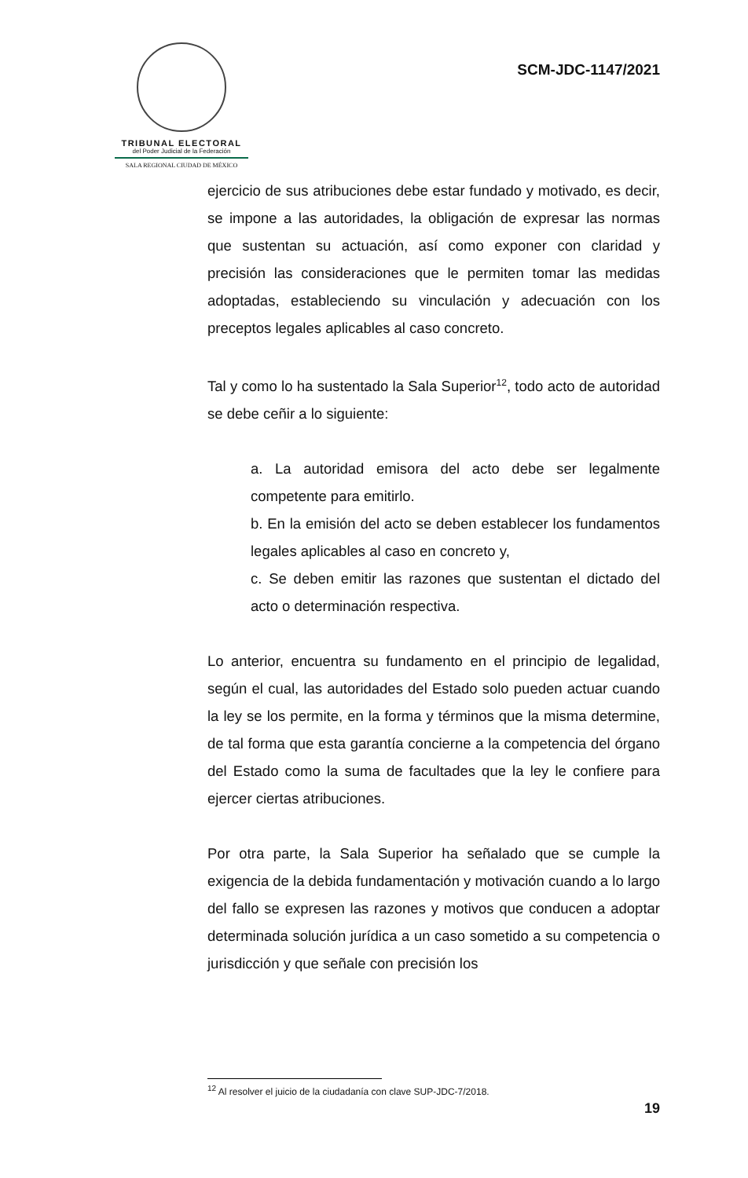TRIBUNAL ELECTORAL
del Poder Judicial de la Federación
SALA REGIONAL CIUDAD DE MÉXICO
SCM-JDC-1147/2021
ejercicio de sus atribuciones debe estar fundado y motivado, es decir, se impone a las autoridades, la obligación de expresar las normas que sustentan su actuación, así como exponer con claridad y precisión las consideraciones que le permiten tomar las medidas adoptadas, estableciendo su vinculación y adecuación con los preceptos legales aplicables al caso concreto.
Tal y como lo ha sustentado la Sala Superior<sup>12</sup>, todo acto de autoridad se debe ceñir a lo siguiente:
a. La autoridad emisora del acto debe ser legalmente competente para emitirlo.
b. En la emisión del acto se deben establecer los fundamentos legales aplicables al caso en concreto y,
c. Se deben emitir las razones que sustentan el dictado del acto o determinación respectiva.
Lo anterior, encuentra su fundamento en el principio de legalidad, según el cual, las autoridades del Estado solo pueden actuar cuando la ley se los permite, en la forma y términos que la misma determine, de tal forma que esta garantía concierne a la competencia del órgano del Estado como la suma de facultades que la ley le confiere para ejercer ciertas atribuciones.
Por otra parte, la Sala Superior ha señalado que se cumple la exigencia de la debida fundamentación y motivación cuando a lo largo del fallo se expresen las razones y motivos que conducen a adoptar determinada solución jurídica a un caso sometido a su competencia o jurisdicción y que señale con precisión los
<sup>12</sup> Al resolver el juicio de la ciudadanía con clave SUP-JDC-7/2018.
19